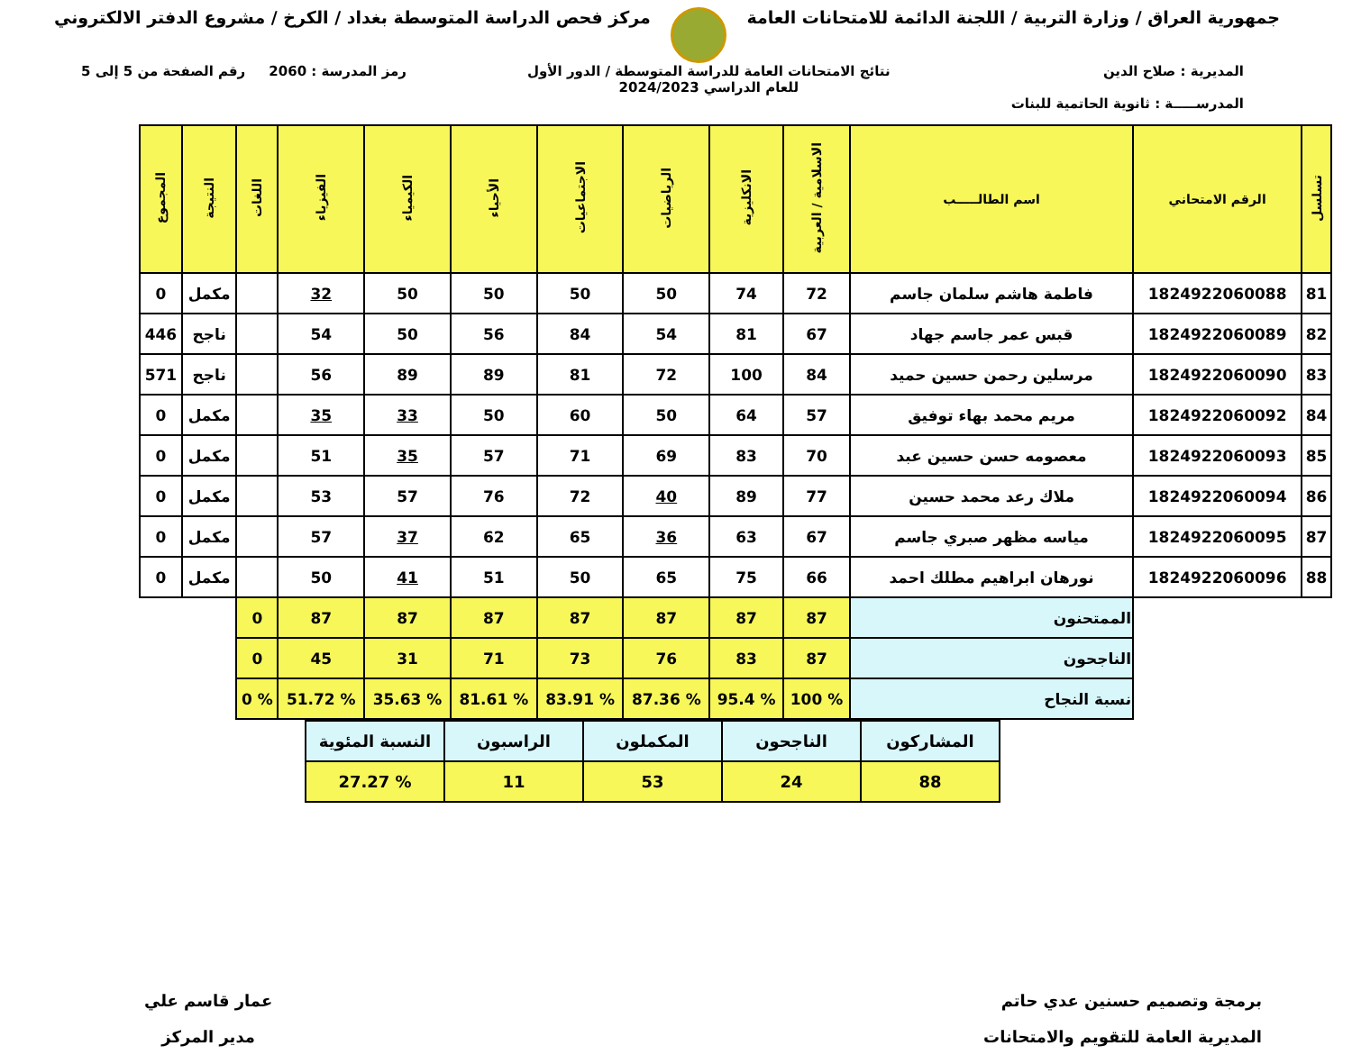جمهورية العراق / وزارة التربية / اللجنة الدائمة للامتحانات العامة
مركز فحص الدراسة المتوسطة بغداد / الكرخ / مشروع الدفتر الالكتروني
المديرية : صلاح الدين
المدرســـــة : ثانوية الحاتمية للبنات
نتائج الامتحانات العامة للدراسة المتوسطة / الدور الأول
للعام الدراسي 2024/2023
رمز المدرسة : 2060 رقم الصفحة من 5 إلى 5
| تسلسل | الرقم الامتحاني | اسم الطالـــــب | الاسلامية / العربية | الانكليزية | الرياضيات | الاجتماعيات | الأحياء | الكيمياء | الفيزياء | اللغات | النتيجة | المجموع |
| --- | --- | --- | --- | --- | --- | --- | --- | --- | --- | --- | --- | --- |
| 81 | 1824922060088 | فاطمة هاشم سلمان جاسم | 72 | 74 | 50 | 50 | 50 | 50 | 32 | | مكمل | 0 |
| 82 | 1824922060089 | قبس عمر جاسم جهاد | 67 | 81 | 54 | 84 | 56 | 50 | 54 | | ناجح | 446 |
| 83 | 1824922060090 | مرسلين رحمن حسين حميد | 84 | 100 | 72 | 81 | 89 | 89 | 56 | | ناجح | 571 |
| 84 | 1824922060092 | مريم محمد بهاء توفيق | 57 | 64 | 50 | 60 | 50 | 33 | 35 | | مكمل | 0 |
| 85 | 1824922060093 | معصومه حسن حسين عبد | 70 | 83 | 69 | 71 | 57 | 35 | 51 | | مكمل | 0 |
| 86 | 1824922060094 | ملاك رعد محمد حسين | 77 | 89 | 40 | 72 | 76 | 57 | 53 | | مكمل | 0 |
| 87 | 1824922060095 | مياسه مظهر صبري جاسم | 67 | 63 | 36 | 65 | 62 | 37 | 57 | | مكمل | 0 |
| 88 | 1824922060096 | نورهان ابراهيم مطلك احمد | 66 | 75 | 65 | 50 | 51 | 41 | 50 | | مكمل | 0 |
| | | الممتحنون | 87 | 87 | 87 | 87 | 87 | 87 | 87 | 0 | | |
| | | الناجحون | 87 | 83 | 76 | 73 | 71 | 31 | 45 | 0 | | |
| | | نسبة النجاح | % 100 | % 95.4 | % 87.36 | % 83.91 | % 81.61 | % 35.63 | % 51.72 | % 0 | | |
| المشاركون | الناجحون | المكملون | الراسبون | النسبة المئوية |
| 88 | 24 | 53 | 11 | % 27.27 |
برمجة وتصميم حسنين عدي حاتم
المديرية العامة للتقويم والامتحانات
عمار قاسم علي
مدير المركز